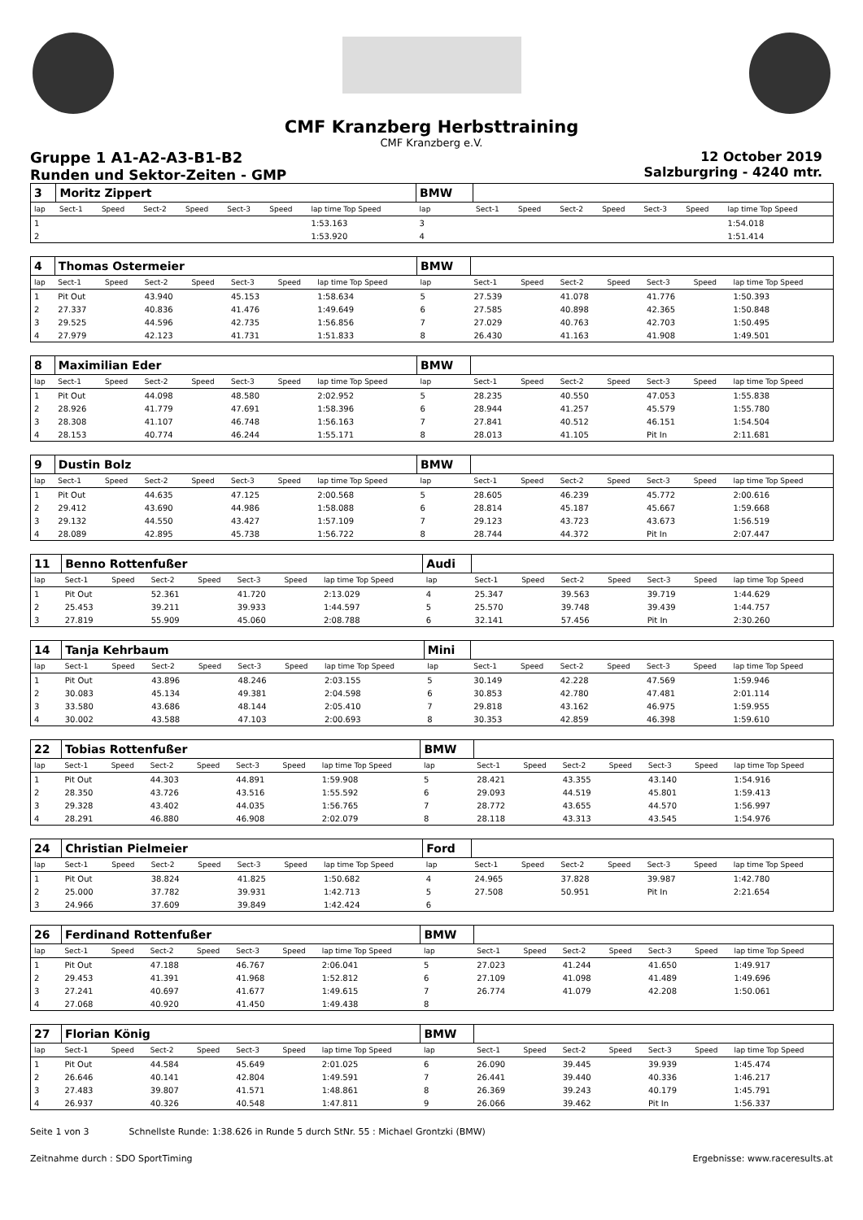CMF Kranzberg Herbsttraining
CMF Kranzberg e.V.
Gruppe 1 A1-A2-A3-B1-B2
Runden und Sektor-Zeiten - GMP
12 October 2019
Salzburgring - 4240 mtr.
| 3 | Moritz Zippert | | | | | | | BMW | | | | | | | |
| lap | Sect-1 | Speed | Sect-2 | Speed | Sect-3 | Speed | lap time Top Speed | lap | Sect-1 | Speed | Sect-2 | Speed | Sect-3 | Speed | lap time Top Speed |
| 1 | | | | | | | 1:53.163 | 3 | | | | | | | 1:54.018 |
| 2 | | | | | | | 1:53.920 | 4 | | | | | | | 1:51.414 |
| 4 | Thomas Ostermeier | | | | | | | BMW | | | | | | | |
| lap | Sect-1 | Speed | Sect-2 | Speed | Sect-3 | Speed | lap time Top Speed | lap | Sect-1 | Speed | Sect-2 | Speed | Sect-3 | Speed | lap time Top Speed |
| 1 | Pit Out | | 43.940 | | 45.153 | | 1:58.634 | 5 | 27.539 | | 41.078 | | 41.776 | | 1:50.393 |
| 2 | 27.337 | | 40.836 | | 41.476 | | 1:49.649 | 6 | 27.585 | | 40.898 | | 42.365 | | 1:50.848 |
| 3 | 29.525 | | 44.596 | | 42.735 | | 1:56.856 | 7 | 27.029 | | 40.763 | | 42.703 | | 1:50.495 |
| 4 | 27.979 | | 42.123 | | 41.731 | | 1:51.833 | 8 | 26.430 | | 41.163 | | 41.908 | | 1:49.501 |
| 8 | Maximilian Eder | | | | | | | BMW | | | | | | | |
| lap | Sect-1 | Speed | Sect-2 | Speed | Sect-3 | Speed | lap time Top Speed | lap | Sect-1 | Speed | Sect-2 | Speed | Sect-3 | Speed | lap time Top Speed |
| 1 | Pit Out | | 44.098 | | 48.580 | | 2:02.952 | 5 | 28.235 | | 40.550 | | 47.053 | | 1:55.838 |
| 2 | 28.926 | | 41.779 | | 47.691 | | 1:58.396 | 6 | 28.944 | | 41.257 | | 45.579 | | 1:55.780 |
| 3 | 28.308 | | 41.107 | | 46.748 | | 1:56.163 | 7 | 27.841 | | 40.512 | | 46.151 | | 1:54.504 |
| 4 | 28.153 | | 40.774 | | 46.244 | | 1:55.171 | 8 | 28.013 | | 41.105 | | Pit In | | 2:11.681 |
| 9 | Dustin Bolz | | | | | | | BMW | | | | | | | |
| lap | Sect-1 | Speed | Sect-2 | Speed | Sect-3 | Speed | lap time Top Speed | lap | Sect-1 | Speed | Sect-2 | Speed | Sect-3 | Speed | lap time Top Speed |
| 1 | Pit Out | | 44.635 | | 47.125 | | 2:00.568 | 5 | 28.605 | | 46.239 | | 45.772 | | 2:00.616 |
| 2 | 29.412 | | 43.690 | | 44.986 | | 1:58.088 | 6 | 28.814 | | 45.187 | | 45.667 | | 1:59.668 |
| 3 | 29.132 | | 44.550 | | 43.427 | | 1:57.109 | 7 | 29.123 | | 43.723 | | 43.673 | | 1:56.519 |
| 4 | 28.089 | | 42.895 | | 45.738 | | 1:56.722 | 8 | 28.744 | | 44.372 | | Pit In | | 2:07.447 |
| 11 | Benno Rottenfußer | | | | | | | Audi | | | | | | | |
| lap | Sect-1 | Speed | Sect-2 | Speed | Sect-3 | Speed | lap time Top Speed | lap | Sect-1 | Speed | Sect-2 | Speed | Sect-3 | Speed | lap time Top Speed |
| 1 | Pit Out | | 52.361 | | 41.720 | | 2:13.029 | 4 | 25.347 | | 39.563 | | 39.719 | | 1:44.629 |
| 2 | 25.453 | | 39.211 | | 39.933 | | 1:44.597 | 5 | 25.570 | | 39.748 | | 39.439 | | 1:44.757 |
| 3 | 27.819 | | 55.909 | | 45.060 | | 2:08.788 | 6 | 32.141 | | 57.456 | | Pit In | | 2:30.260 |
| 14 | Tanja Kehrbaum | | | | | | | Mini | | | | | | | |
| lap | Sect-1 | Speed | Sect-2 | Speed | Sect-3 | Speed | lap time Top Speed | lap | Sect-1 | Speed | Sect-2 | Speed | Sect-3 | Speed | lap time Top Speed |
| 1 | Pit Out | | 43.896 | | 48.246 | | 2:03.155 | 5 | 30.149 | | 42.228 | | 47.569 | | 1:59.946 |
| 2 | 30.083 | | 45.134 | | 49.381 | | 2:04.598 | 6 | 30.853 | | 42.780 | | 47.481 | | 2:01.114 |
| 3 | 33.580 | | 43.686 | | 48.144 | | 2:05.410 | 7 | 29.818 | | 43.162 | | 46.975 | | 1:59.955 |
| 4 | 30.002 | | 43.588 | | 47.103 | | 2:00.693 | 8 | 30.353 | | 42.859 | | 46.398 | | 1:59.610 |
| 22 | Tobias Rottenfußer | | | | | | | BMW | | | | | | | |
| lap | Sect-1 | Speed | Sect-2 | Speed | Sect-3 | Speed | lap time Top Speed | lap | Sect-1 | Speed | Sect-2 | Speed | Sect-3 | Speed | lap time Top Speed |
| 1 | Pit Out | | 44.303 | | 44.891 | | 1:59.908 | 5 | 28.421 | | 43.355 | | 43.140 | | 1:54.916 |
| 2 | 28.350 | | 43.726 | | 43.516 | | 1:55.592 | 6 | 29.093 | | 44.519 | | 45.801 | | 1:59.413 |
| 3 | 29.328 | | 43.402 | | 44.035 | | 1:56.765 | 7 | 28.772 | | 43.655 | | 44.570 | | 1:56.997 |
| 4 | 28.291 | | 46.880 | | 46.908 | | 2:02.079 | 8 | 28.118 | | 43.313 | | 43.545 | | 1:54.976 |
| 24 | Christian Pielmeier | | | | | | | Ford | | | | | | | |
| lap | Sect-1 | Speed | Sect-2 | Speed | Sect-3 | Speed | lap time Top Speed | lap | Sect-1 | Speed | Sect-2 | Speed | Sect-3 | Speed | lap time Top Speed |
| 1 | Pit Out | | 38.824 | | 41.825 | | 1:50.682 | 4 | 24.965 | | 37.828 | | 39.987 | | 1:42.780 |
| 2 | 25.000 | | 37.782 | | 39.931 | | 1:42.713 | 5 | 27.508 | | 50.951 | | Pit In | | 2:21.654 |
| 3 | 24.966 | | 37.609 | | 39.849 | | 1:42.424 | 6 | | | | | | | |
| 26 | Ferdinand Rottenfußer | | | | | | | BMW | | | | | | | |
| lap | Sect-1 | Speed | Sect-2 | Speed | Sect-3 | Speed | lap time Top Speed | lap | Sect-1 | Speed | Sect-2 | Speed | Sect-3 | Speed | lap time Top Speed |
| 1 | Pit Out | | 47.188 | | 46.767 | | 2:06.041 | 5 | 27.023 | | 41.244 | | 41.650 | | 1:49.917 |
| 2 | 29.453 | | 41.391 | | 41.968 | | 1:52.812 | 6 | 27.109 | | 41.098 | | 41.489 | | 1:49.696 |
| 3 | 27.241 | | 40.697 | | 41.677 | | 1:49.615 | 7 | 26.774 | | 41.079 | | 42.208 | | 1:50.061 |
| 4 | 27.068 | | 40.920 | | 41.450 | | 1:49.438 | 8 | | | | | | | |
| 27 | Florian König | | | | | | | BMW | | | | | | | |
| lap | Sect-1 | Speed | Sect-2 | Speed | Sect-3 | Speed | lap time Top Speed | lap | Sect-1 | Speed | Sect-2 | Speed | Sect-3 | Speed | lap time Top Speed |
| 1 | Pit Out | | 44.584 | | 45.649 | | 2:01.025 | 6 | 26.090 | | 39.445 | | 39.939 | | 1:45.474 |
| 2 | 26.646 | | 40.141 | | 42.804 | | 1:49.591 | 7 | 26.441 | | 39.440 | | 40.336 | | 1:46.217 |
| 3 | 27.483 | | 39.807 | | 41.571 | | 1:48.861 | 8 | 26.369 | | 39.243 | | 40.179 | | 1:45.791 |
| 4 | 26.937 | | 40.326 | | 40.548 | | 1:47.811 | 9 | 26.066 | | 39.462 | | Pit In | | 1:56.337 |
Seite 1 von 3 Schnellste Runde: 1:38.626 in Runde 5 durch StNr. 55 : Michael Grontzki (BMW)
Zeitnahme durch : SDO SportTiming Ergebnisse: www.raceresults.at